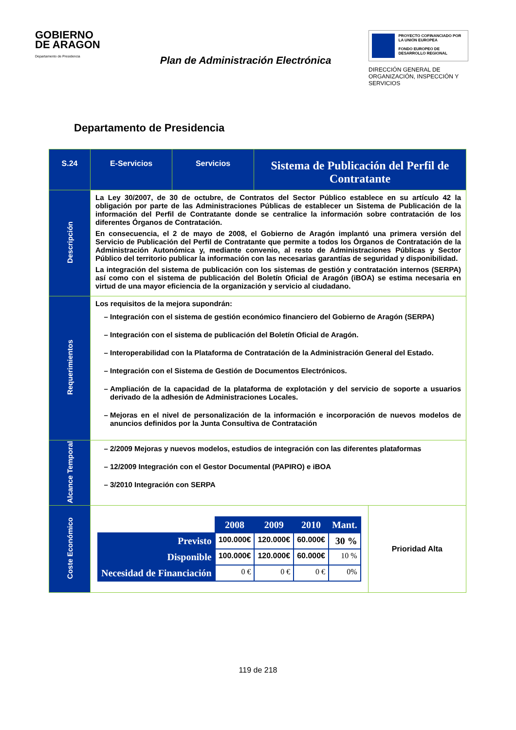GOBIERNO
DE ARAGON
Departamento de Presidencia
Plan de Administración Electrónica
PROYECTO COFINANCIADO POR LA UNIÓN EUROPEA
FONDO EUROPEO DE DESARROLLO REGIONAL
DIRECCIÓN GENERAL DE ORGANIZACIÓN, INSPECCIÓN Y SERVICIOS
Departamento de Presidencia
| S.24 | E-Servicios | Servicios | Sistema de Publicación del Perfil de Contratante |
| Descripción | La Ley 30/2007, de 30 de octubre, de Contratos del Sector Público establece en su artículo 42 la obligación por parte de las Administraciones Públicas de establecer un Sistema de Publicación de la información del Perfil de Contratante donde se centralice la información sobre contratación de los diferentes Órganos de Contratación. En consecuencia, el 2 de mayo de 2008, el Gobierno de Aragón implantó una primera versión del Servicio de Publicación del Perfil de Contratante que permite a todos los Órganos de Contratación de la Administración Autonómica y, mediante convenio, al resto de Administraciones Públicas y Sector Público del territorio publicar la información con las necesarias garantías de seguridad y disponibilidad. La integración del sistema de publicación con los sistemas de gestión y contratación internos (SERPA) así como con el sistema de publicación del Boletín Oficial de Aragón (iBOA) se estima necesaria en virtud de una mayor eficiencia de la organización y servicio al ciudadano. | | |
| Requerimientos | Los requisitos de la mejora supondrán: Integración con el sistema de gestión económico financiero del Gobierno de Aragón (SERPA) Integración con el sistema de publicación del Boletín Oficial de Aragón. Interoperabilidad con la Plataforma de Contratación de la Administración General del Estado. Integración con el Sistema de Gestión de Documentos Electrónicos. Ampliación de la capacidad de la plataforma de explotación y del servicio de soporte a usuarios derivado de la adhesión de Administraciones Locales. Mejoras en el nivel de personalización de la información e incorporación de nuevos modelos de anuncios definidos por la Junta Consultiva de Contratación | | |
| Alcance Temporal | 2/2009 Mejoras y nuevos modelos, estudios de integración con las diferentes plataformas 12/2009 Integración con el Gestor Documental (PAPIRO) e iBOA 3/2010 Integración con SERPA | | |
| Coste Económico | / / 2008 / 2009 / 2010 / Mant. / / --- / --- / --- / --- / --- / / Previsto / 100.000€ / 120.000€ / 60.000€ / 30 % / / Disponible / 100.000€ / 120.000€ / 60.000€ / 10 % / / Necesidad de Financiación / 0 € / 0 € / 0 € / 0% / Prioridad Alta | | |
119 de 218